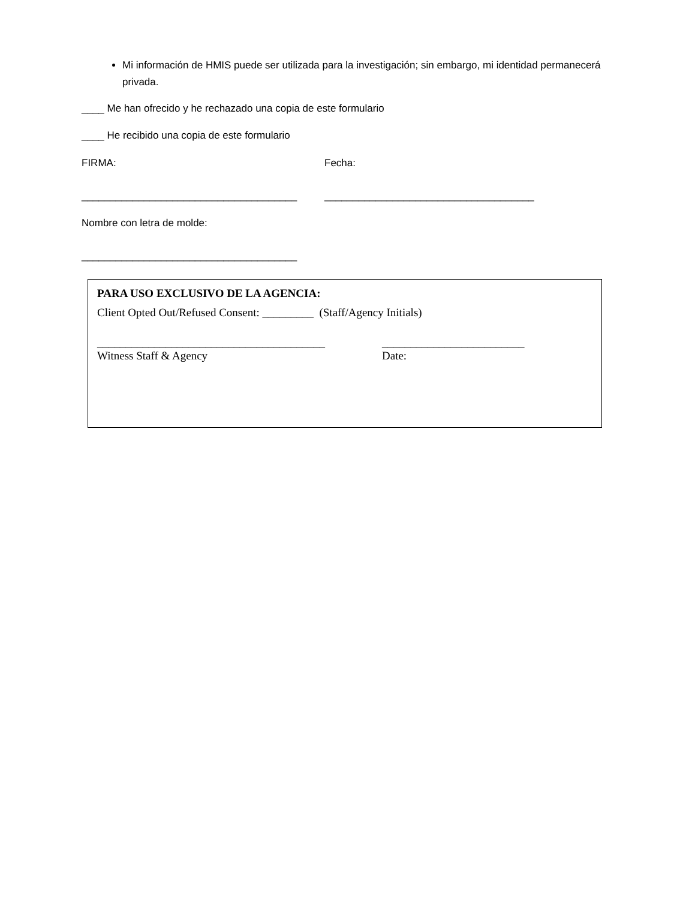Mi información de HMIS puede ser utilizada para la investigación; sin embargo, mi identidad permanecerá privada.
____ Me han ofrecido y he rechazado una copia de este formulario
____ He recibido una copia de este formulario
FIRMA: Fecha:
______________________________________ _____________________________________
Nombre con letra de molde:
______________________________________
PARA USO EXCLUSIVO DE LA AGENCIA:
Client Opted Out/Refused Consent: _________ (Staff/Agency Initials)
________________________________________ _________________________
Witness Staff & Agency Date: